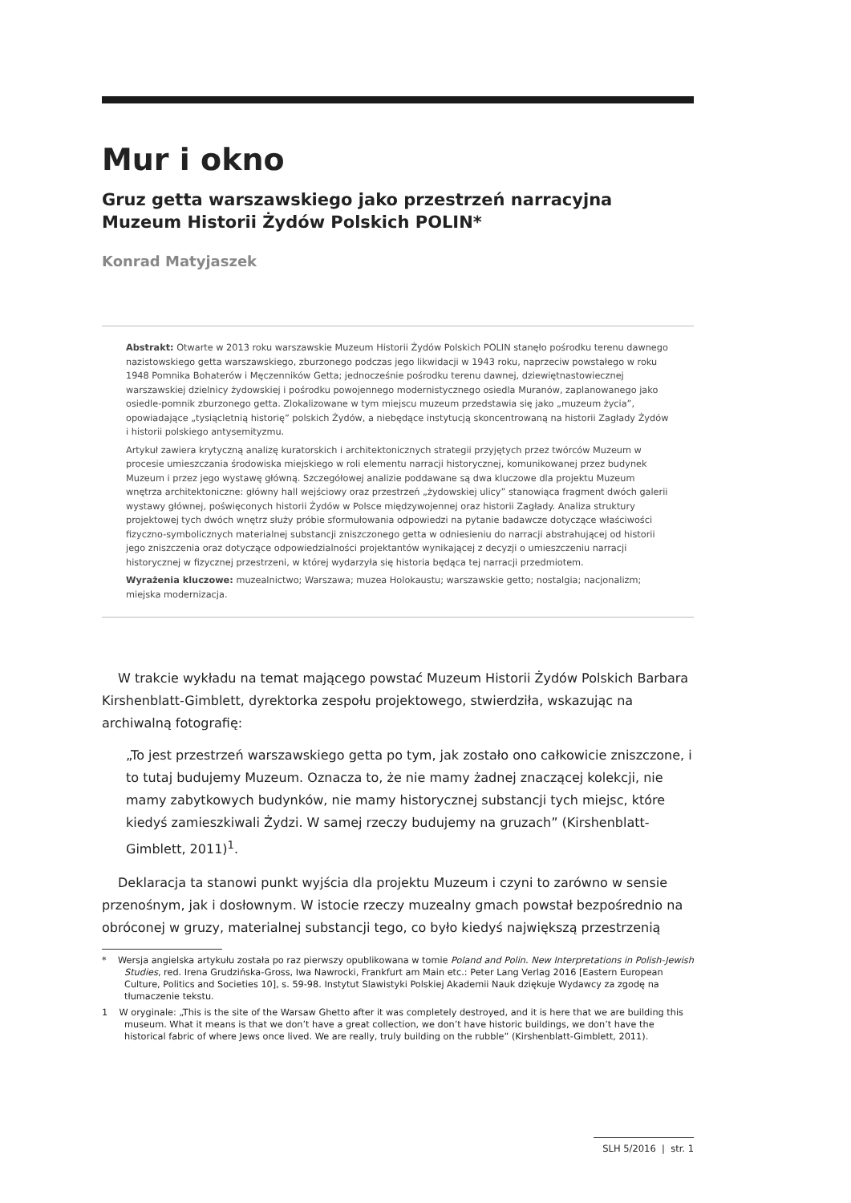Mur i okno
Gruz getta warszawskiego jako przestrzeń narracyjna
Muzeum Historii Żydów Polskich POLIN*
Konrad Matyjaszek
Abstrakt: Otwarte w 2013 roku warszawskie Muzeum Historii Żydów Polskich POLIN stanęło pośrodku terenu dawnego nazistowskiego getta warszawskiego, zburzonego podczas jego likwidacji w 1943 roku, naprzeciw powstałego w roku 1948 Pomnika Bohaterów i Męczenników Getta; jednocześnie pośrodku terenu dawnej, dziewiętnastowiecznej warszawskiej dzielnicy żydowskiej i pośrodku powojennego modernistycznego osiedla Muranów, zaplanowanego jako osiedle-pomnik zburzonego getta. Zlokalizowane w tym miejscu muzeum przedstawia się jako „muzeum życia”, opowiadające „tysiącletnią historię” polskich Żydów, a niebędące instytucją skoncentrowaną na historii Zagłady Żydów i historii polskiego antysemityzmu.
Artykuł zawiera krytyczną analizę kuratorskich i architektonicznych strategii przyjętych przez twórców Muzeum w procesie umieszczania środowiska miejskiego w roli elementu narracji historycznej, komunikowanej przez budynek Muzeum i przez jego wystawę główną. Szczegółowej analizie poddawane są dwa kluczowe dla projektu Muzeum wnętrza architektoniczne: główny hall wejściowy oraz przestrzeń „żydowskiej ulicy” stanowiąca fragment dwóch galerii wystawy głównej, poświęconych historii Żydów w Polsce międzywojennej oraz historii Zagłady. Analiza struktury projektowej tych dwóch wnętrz służy próbie sformułowania odpowiedzi na pytanie badawcze dotyczące właściwości fizyczno-symbolicznych materialnej substancji zniszczonego getta w odniesieniu do narracji abstrahującej od historii jego zniszczenia oraz dotyczące odpowiedzialności projektantów wynikającej z decyzji o umieszczeniu narracji historycznej w fizycznej przestrzeni, w której wydarzyła się historia będąca tej narracji przedmiotem.
Wyrażenia kluczowe: muzealnictwo; Warszawa; muzea Holokaustu; warszawskie getto; nostalgia; nacjonalizm; miejska modernizacja.
W trakcie wykładu na temat mającego powstać Muzeum Historii Żydów Polskich Barbara Kirshenblatt-Gimblett, dyrektorka zespołu projektowego, stwierdziła, wskazując na archiwalną fotografię:
„To jest przestrzeń warszawskiego getta po tym, jak zostało ono całkowicie zniszczone, i to tutaj budujemy Muzeum. Oznacza to, że nie mamy żadnej znaczącej kolekcji, nie mamy zabytkowych budynków, nie mamy historycznej substancji tych miejsc, które kiedyś zamieszkiwali Żydzi. W samej rzeczy budujemy na gruzach” (Kirshenblatt-Gimblett, 2011)<sup>1</sup>.
Deklaracja ta stanowi punkt wyjścia dla projektu Muzeum i czyni to zarówno w sensie przenośnym, jak i dosłownym. W istocie rzeczy muzealny gmach powstał bezpośrednio na obróconej w gruzy, materialnej substancji tego, co było kiedyś największą przestrzenią
* Wersja angielska artykułu została po raz pierwszy opublikowana w tomie Poland and Polin. New Interpretations in Polish-Jewish Studies, red. Irena Grudzińska-Gross, Iwa Nawrocki, Frankfurt am Main etc.: Peter Lang Verlag 2016 [Eastern European Culture, Politics and Societies 10], s. 59-98. Instytut Slawistyki Polskiej Akademii Nauk dziękuje Wydawcy za zgodę na tłumaczenie tekstu.
1 W oryginale: „This is the site of the Warsaw Ghetto after it was completely destroyed, and it is here that we are building this museum. What it means is that we don’t have a great collection, we don’t have historic buildings, we don’t have the historical fabric of where Jews once lived. We are really, truly building on the rubble” (Kirshenblatt-Gimblett, 2011).
SLH 5/2016 | str. 1